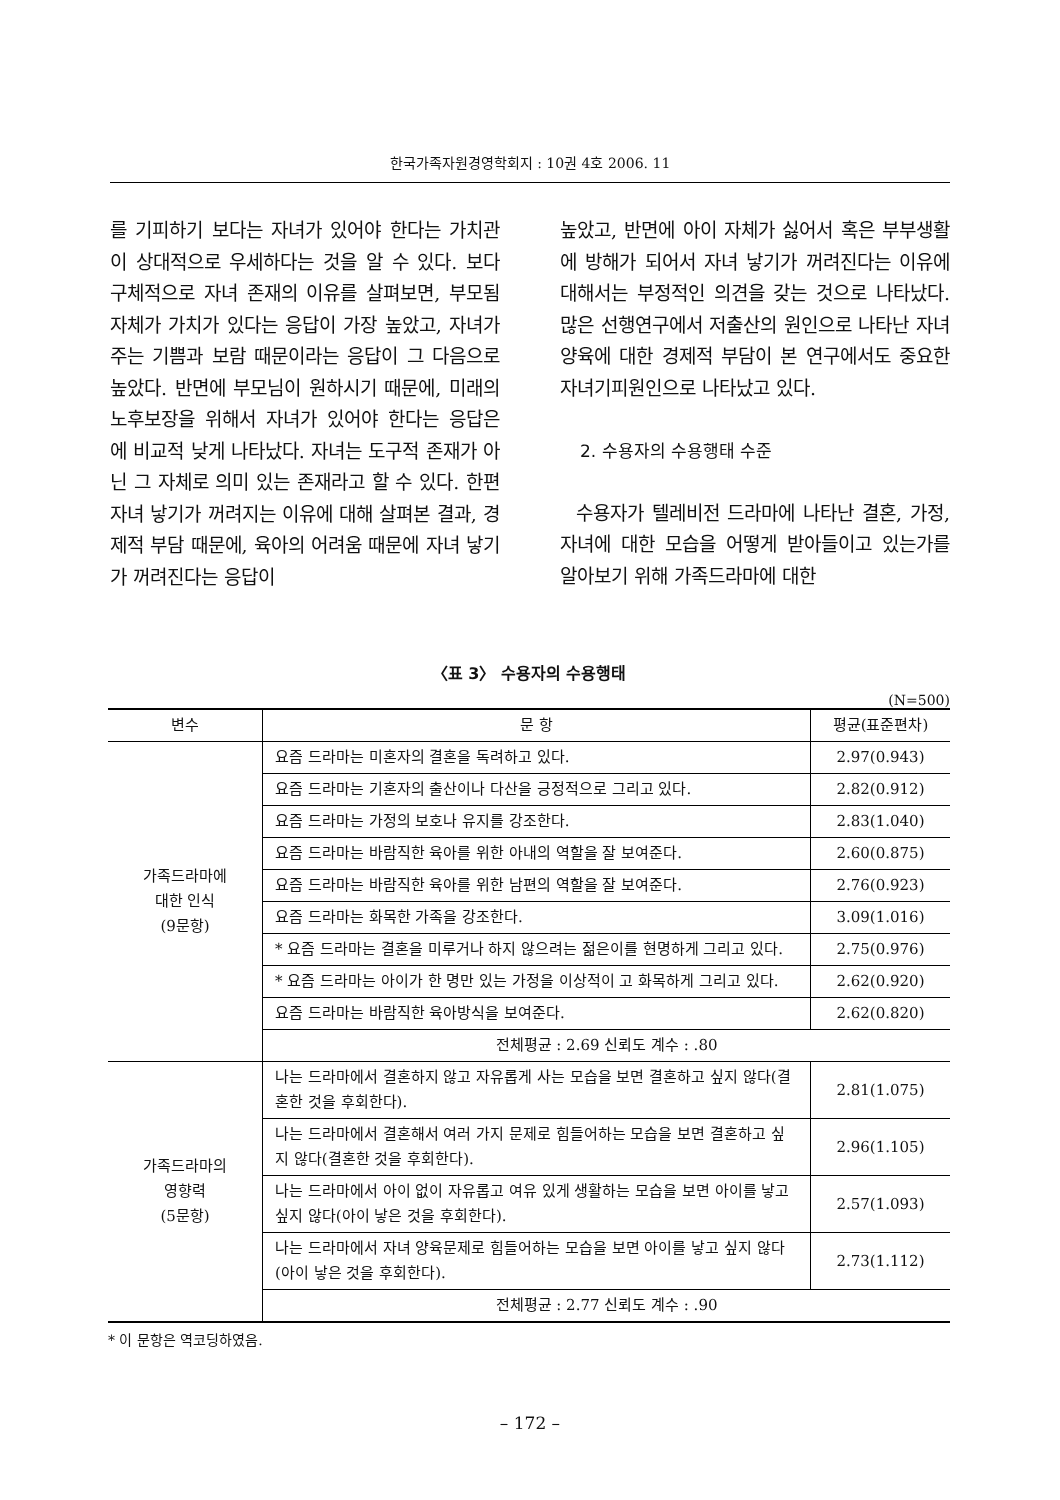한국가족자원경영학회지 : 10권 4호 2006. 11
를 기피하기 보다는 자녀가 있어야 한다는 가치관이 상대적으로 우세하다는 것을 알 수 있다. 보다 구체적으로 자녀 존재의 이유를 살펴보면, 부모됨 자체가 가치가 있다는 응답이 가장 높았고, 자녀가 주는 기쁨과 보람 때문이라는 응답이 그 다음으로 높았다. 반면에 부모님이 원하시기 때문에, 미래의 노후보장을 위해서 자녀가 있어야 한다는 응답은 에 비교적 낮게 나타났다. 자녀는 도구적 존재가 아닌 그 자체로 의미 있는 존재라고 할 수 있다. 한편 자녀 낳기가 꺼려지는 이유에 대해 살펴본 결과, 경제적 부담 때문에, 육아의 어려움 때문에 자녀 낳기가 꺼려진다는 응답이
높았고, 반면에 아이 자체가 싫어서 혹은 부부생활에 방해가 되어서 자녀 낳기가 꺼려진다는 이유에 대해서는 부정적인 의견을 갖는 것으로 나타났다. 많은 선행연구에서 저출산의 원인으로 나타난 자녀양육에 대한 경제적 부담이 본 연구에서도 중요한 자녀기피원인으로 나타났고 있다.
2. 수용자의 수용행태 수준
수용자가 텔레비전 드라마에 나타난 결혼, 가정, 자녀에 대한 모습을 어떻게 받아들이고 있는가를 알아보기 위해 가족드라마에 대한
〈표 3〉 수용자의 수용행태
(N=500)
| 변수 | 문 항 | 평균(표준편차) |
| --- | --- | --- |
| 가족드라마에 대한 인식 (9문항) | 요즘 드라마는 미혼자의 결혼을 독려하고 있다. | 2.97(0.943) |
| | 요즘 드라마는 기혼자의 출산이나 다산을 긍정적으로 그리고 있다. | 2.82(0.912) |
| | 요즘 드라마는 가정의 보호나 유지를 강조한다. | 2.83(1.040) |
| | 요즘 드라마는 바람직한 육아를 위한 아내의 역할을 잘 보여준다. | 2.60(0.875) |
| | 요즘 드라마는 바람직한 육아를 위한 남편의 역할을 잘 보여준다. | 2.76(0.923) |
| | 요즘 드라마는 화목한 가족을 강조한다. | 3.09(1.016) |
| | * 요즘 드라마는 결혼을 미루거나 하지 않으려는 젊은이를 현명하게 그리고 있다. | 2.75(0.976) |
| | * 요즘 드라마는 아이가 한 명만 있는 가정을 이상적이 고 화목하게 그리고 있다. | 2.62(0.920) |
| | 요즘 드라마는 바람직한 육아방식을 보여준다. | 2.62(0.820) |
| | 전체평균 : 2.69 신뢰도 계수 : .80 | |
| 가족드라마의 영향력 (5문항) | 나는 드라마에서 결혼하지 않고 자유롭게 사는 모습을 보면 결혼하고 싶지 않다(결혼한 것을 후회한다). | 2.81(1.075) |
| | 나는 드라마에서 결혼해서 여러 가지 문제로 힘들어하는 모습을 보면 결혼하고 싶지 않다(결혼한 것을 후회한다). | 2.96(1.105) |
| | 나는 드라마에서 아이 없이 자유롭고 여유 있게 생활하는 모습을 보면 아이를 낳고 싶지 않다(아이 낳은 것을 후회한다). | 2.57(1.093) |
| | 나는 드라마에서 자녀 양육문제로 힘들어하는 모습을 보면 아이를 낳고 싶지 않다(아이 낳은 것을 후회한다). | 2.73(1.112) |
| | 전체평균 : 2.77 신뢰도 계수 : .90 | |
* 이 문항은 역코딩하였음.
– 172 –